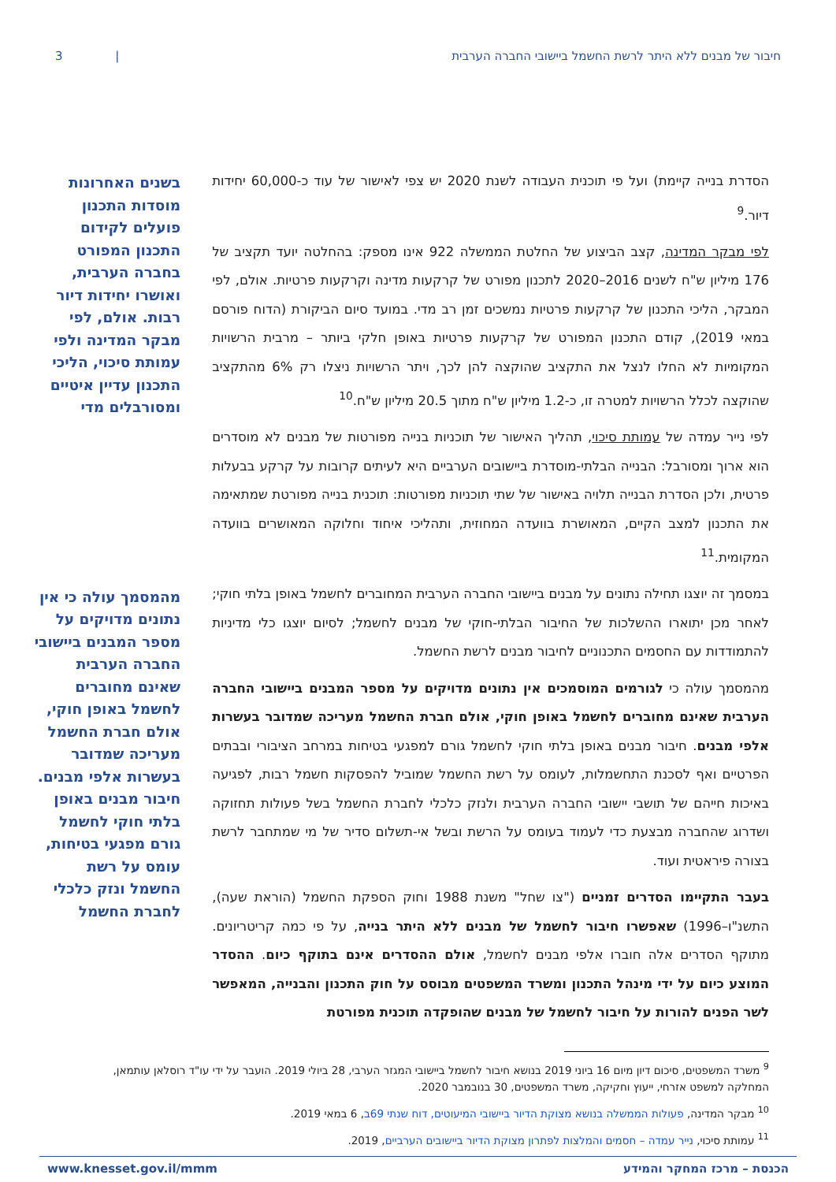חיבור של מבנים ללא היתר לרשת החשמל ביישובי החברה הערבית | 3
הסדרת בנייה קיימת) ועל פי תוכנית העבודה לשנת 2020 יש צפי לאישור של עוד כ-60,000 יחידות דיור.<sup>9</sup>
לפי מבקר המדינה, קצב הביצוע של החלטת הממשלה 922 אינו מספק: בהחלטה יועד תקציב של 176 מיליון ש"ח לשנים 2016–2020 לתכנון מפורט של קרקעות מדינה וקרקעות פרטיות. אולם, לפי המבקר, הליכי התכנון של קרקעות פרטיות נמשכים זמן רב מדי. במועד סיום הביקורת (הדוח פורסם במאי 2019), קודם התכנון המפורט של קרקעות פרטיות באופן חלקי ביותר – מרבית הרשויות המקומיות לא החלו לנצל את התקציב שהוקצה להן לכך, ויתר הרשויות ניצלו רק 6% מהתקציב שהוקצה לכלל הרשויות למטרה זו, כ-1.2 מיליון ש"ח מתוך 20.5 מיליון ש"ח.<sup>10</sup>
לפי נייר עמדה של עמותת סיכוי, תהליך האישור של תוכניות בנייה מפורטות של מבנים לא מוסדרים הוא ארוך ומסורבל: הבנייה הבלתי-מוסדרת ביישובים הערביים היא לעיתים קרובות על קרקע בבעלות פרטית, ולכן הסדרת הבנייה תלויה באישור של שתי תוכניות מפורטות: תוכנית בנייה מפורטת שמתאימה את התכנון למצב הקיים, המאושרת בוועדה המחוזית, ותהליכי איחוד וחלוקה המאושרים בוועדה המקומית.<sup>11</sup>
במסמך זה יוצגו תחילה נתונים על מבנים ביישובי החברה הערבית המחוברים לחשמל באופן בלתי חוקי; לאחר מכן יתוארו ההשלכות של החיבור הבלתי-חוקי של מבנים לחשמל; לסיום יוצגו כלי מדיניות להתמודדות עם החסמים התכנוניים לחיבור מבנים לרשת החשמל.
מהמסמך עולה כי לגורמים המוסמכים אין נתונים מדויקים על מספר המבנים ביישובי החברה הערבית שאינם מחוברים לחשמל באופן חוקי, אולם חברת החשמל מעריכה שמדובר בעשרות אלפי מבנים. חיבור מבנים באופן בלתי חוקי לחשמל גורם למפגעי בטיחות במרחב הציבורי ובבתים הפרטיים ואף לסכנת התחשמלות, לעומס על רשת החשמל שמוביל להפסקות חשמל רבות, לפגיעה באיכות חייהם של תושבי יישובי החברה הערבית ולנזק כלכלי לחברת החשמל בשל פעולות תחזוקה ושדרוג שהחברה מבצעת כדי לעמוד בעומס על הרשת ובשל אי-תשלום סדיר של מי שמתחבר לרשת בצורה פיראטית ועוד.
בעבר התקיימו הסדרים זמניים ("צו שחל" משנת 1988 וחוק הספקת החשמל (הוראת שעה), התשנ"ו–1996) שאפשרו חיבור לחשמל של מבנים ללא היתר בנייה, על פי כמה קריטריונים. מתוקף הסדרים אלה חוברו אלפי מבנים לחשמל, אולם ההסדרים אינם בתוקף כיום. ההסדר המוצע כיום על ידי מינהל התכנון ומשרד המשפטים מבוסס על חוק התכנון והבנייה, המאפשר לשר הפנים להורות על חיבור לחשמל של מבנים שהופקדה תוכנית מפורטת
בשנים האחרונות מוסדות התכנון פועלים לקידום התכנון המפורט בחברה הערבית, ואושרו יחידות דיור רבות. אולם, לפי מבקר המדינה ולפי עמותת סיכוי, הליכי התכנון עדיין איטיים ומסורבלים מדי
מהמסמך עולה כי אין נתונים מדויקים על מספר המבנים ביישובי החברה הערבית שאינם מחוברים לחשמל באופן חוקי, אולם חברת החשמל מעריכה שמדובר בעשרות אלפי מבנים. חיבור מבנים באופן בלתי חוקי לחשמל גורם מפגעי בטיחות, עומס על רשת החשמל ונזק כלכלי לחברת החשמל
<sup>9</sup> משרד המשפטים, סיכום דיון מיום 16 ביוני 2019 בנושא חיבור לחשמל ביישובי המגזר הערבי, 28 ביולי 2019. הועבר על ידי עו"ד רוסלאן עותמאן, המחלקה למשפט אזרחי, ייעוץ וחקיקה, משרד המשפטים, 30 בנובמבר 2020.
<sup>10</sup> מבקר המדינה, פעולות הממשלה בנושא מצוקת הדיור ביישובי המיעוטים, דוח שנתי 69ב, 6 במאי 2019.
<sup>11</sup> עמותת סיכוי, נייר עמדה – חסמים והמלצות לפתרון מצוקת הדיור ביישובים הערביים, 2019.
הכנסת – מרכז המחקר והמידע www.knesset.gov.il/mmm